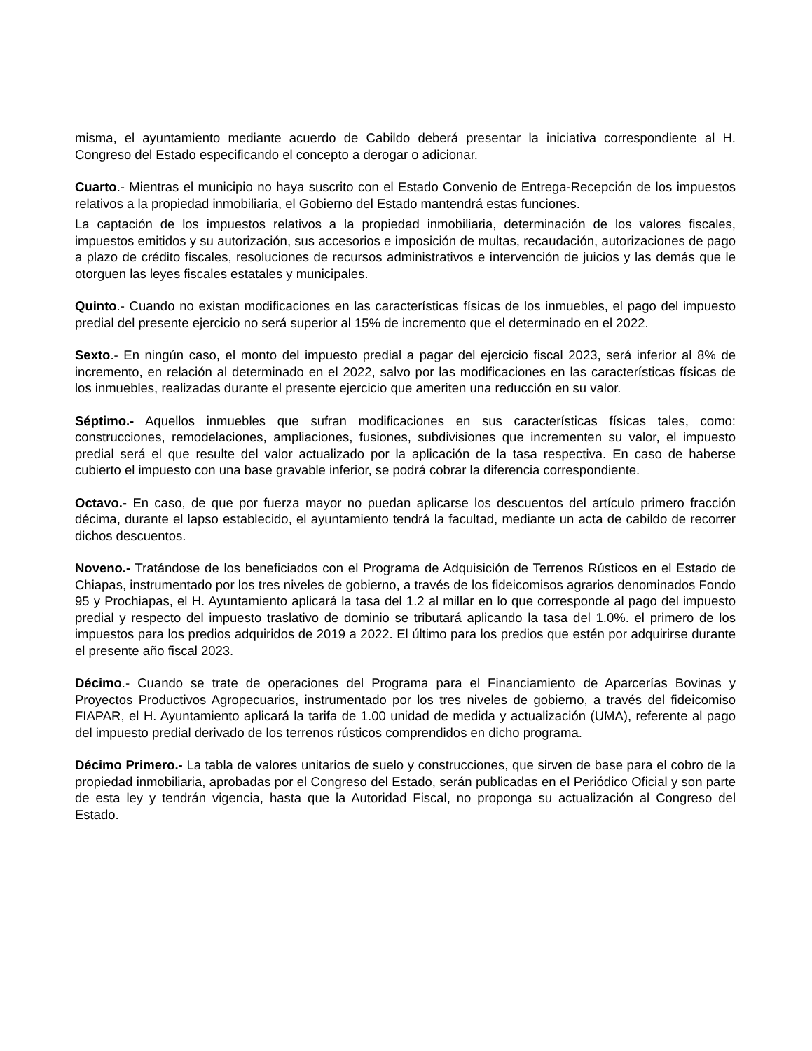misma, el ayuntamiento mediante acuerdo de Cabildo deberá presentar la iniciativa correspondiente al H. Congreso del Estado especificando el concepto a derogar o adicionar.
Cuarto.- Mientras el municipio no haya suscrito con el Estado Convenio de Entrega-Recepción de los impuestos relativos a la propiedad inmobiliaria, el Gobierno del Estado mantendrá estas funciones.
La captación de los impuestos relativos a la propiedad inmobiliaria, determinación de los valores fiscales, impuestos emitidos y su autorización, sus accesorios e imposición de multas, recaudación, autorizaciones de pago a plazo de crédito fiscales, resoluciones de recursos administrativos e intervención de juicios y las demás que le otorguen las leyes fiscales estatales y municipales.
Quinto.- Cuando no existan modificaciones en las características físicas de los inmuebles, el pago del impuesto predial del presente ejercicio no será superior al 15% de incremento que el determinado en el 2022.
Sexto.- En ningún caso, el monto del impuesto predial a pagar del ejercicio fiscal 2023, será inferior al 8% de incremento, en relación al determinado en el 2022, salvo por las modificaciones en las características físicas de los inmuebles, realizadas durante el presente ejercicio que ameriten una reducción en su valor.
Séptimo.- Aquellos inmuebles que sufran modificaciones en sus características físicas tales, como: construcciones, remodelaciones, ampliaciones, fusiones, subdivisiones que incrementen su valor, el impuesto predial será el que resulte del valor actualizado por la aplicación de la tasa respectiva. En caso de haberse cubierto el impuesto con una base gravable inferior, se podrá cobrar la diferencia correspondiente.
Octavo.- En caso, de que por fuerza mayor no puedan aplicarse los descuentos del artículo primero fracción décima, durante el lapso establecido, el ayuntamiento tendrá la facultad, mediante un acta de cabildo de recorrer dichos descuentos.
Noveno.- Tratándose de los beneficiados con el Programa de Adquisición de Terrenos Rústicos en el Estado de Chiapas, instrumentado por los tres niveles de gobierno, a través de los fideicomisos agrarios denominados Fondo 95 y Prochiapas, el H. Ayuntamiento aplicará la tasa del 1.2 al millar en lo que corresponde al pago del impuesto predial y respecto del impuesto traslativo de dominio se tributará aplicando la tasa del 1.0%. el primero de los impuestos para los predios adquiridos de 2019 a 2022. El último para los predios que estén por adquirirse durante el presente año fiscal 2023.
Décimo.- Cuando se trate de operaciones del Programa para el Financiamiento de Aparcerías Bovinas y Proyectos Productivos Agropecuarios, instrumentado por los tres niveles de gobierno, a través del fideicomiso FIAPAR, el H. Ayuntamiento aplicará la tarifa de 1.00 unidad de medida y actualización (UMA), referente al pago del impuesto predial derivado de los terrenos rústicos comprendidos en dicho programa.
Décimo Primero.- La tabla de valores unitarios de suelo y construcciones, que sirven de base para el cobro de la propiedad inmobiliaria, aprobadas por el Congreso del Estado, serán publicadas en el Periódico Oficial y son parte de esta ley y tendrán vigencia, hasta que la Autoridad Fiscal, no proponga su actualización al Congreso del Estado.